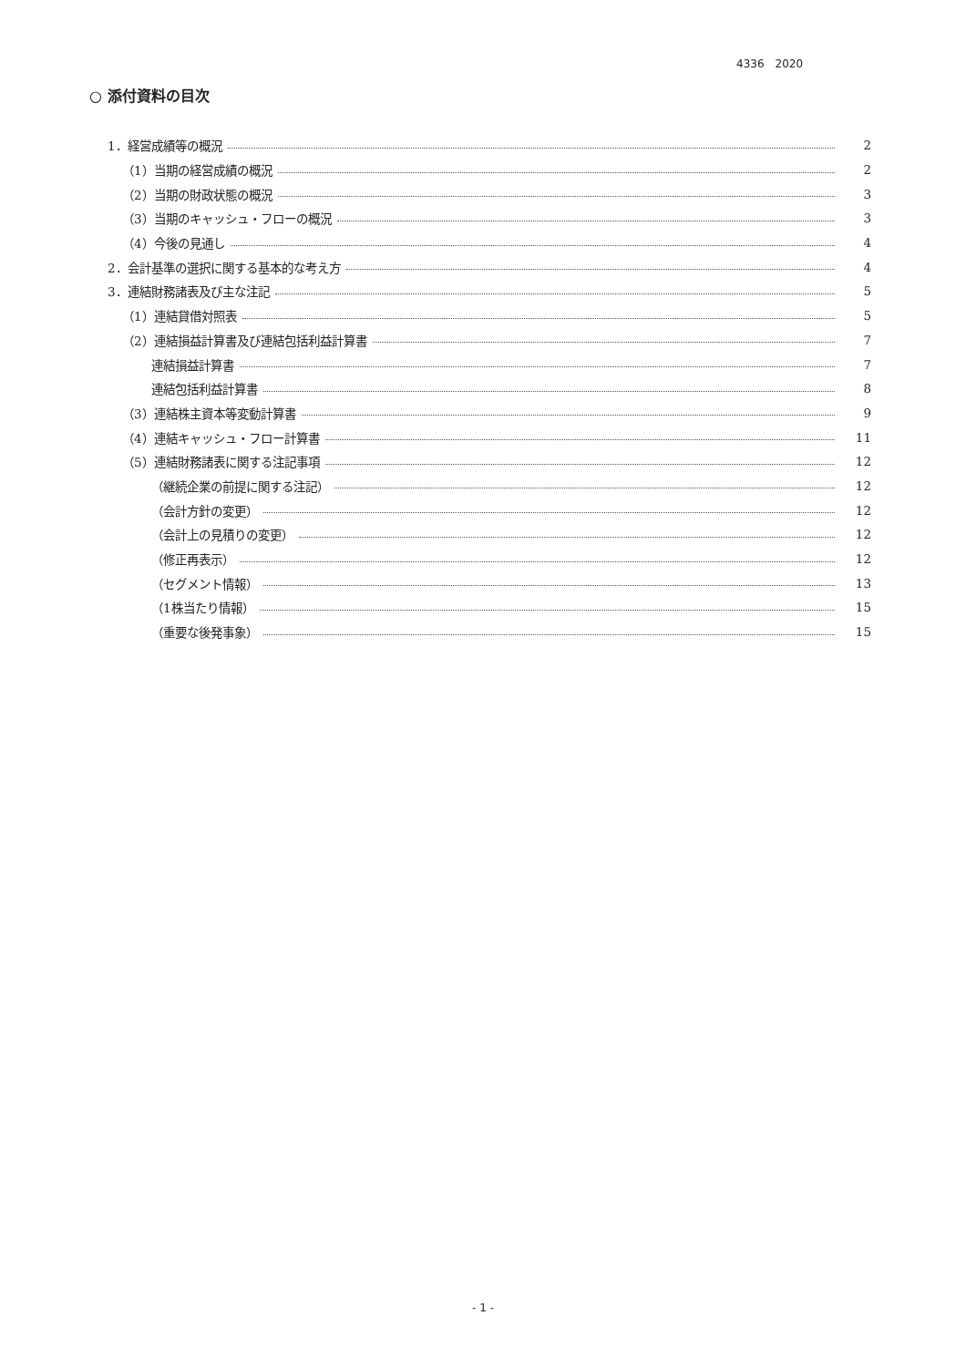4336　2020
○ 添付資料の目次
1．経営成績等の概況 2
（1）当期の経営成績の概況 2
（2）当期の財政状態の概況 3
（3）当期のキャッシュ・フローの概況 3
（4）今後の見通し 4
2．会計基準の選択に関する基本的な考え方 4
3．連結財務諸表及び主な注記 5
（1）連結貸借対照表 5
（2）連結損益計算書及び連結包括利益計算書 7
連結損益計算書 7
連結包括利益計算書 8
（3）連結株主資本等変動計算書 9
（4）連結キャッシュ・フロー計算書 11
（5）連結財務諸表に関する注記事項 12
（継続企業の前提に関する注記） 12
（会計方針の変更） 12
（会計上の見積りの変更） 12
（修正再表示） 12
（セグメント情報） 13
（1株当たり情報） 15
（重要な後発事象） 15
- 1 -